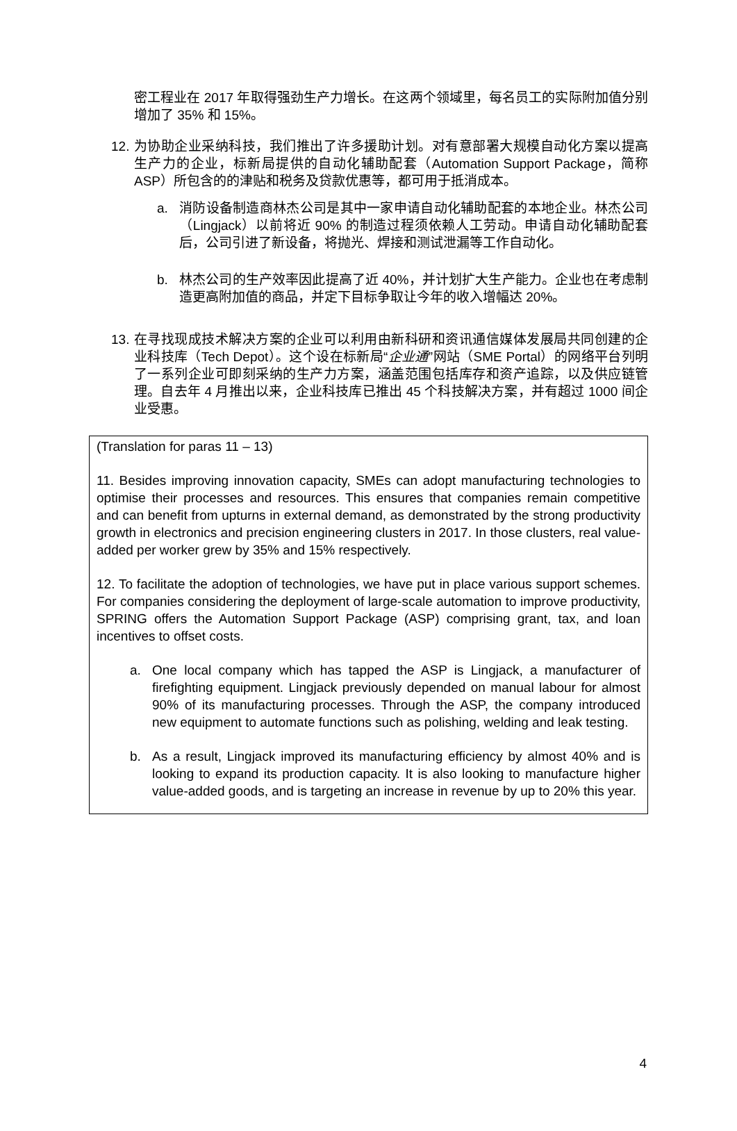密工程业在 2017 年取得强劲生产力增长。在这两个领域里，每名员工的实际附加值分别增加了 35% 和 15%。
12.
为协助企业采纳科技，我们推出了许多援助计划。对有意部署大规模自动化方案以提高生产力的企业，标新局提供的自动化辅助配套（Automation Support Package，简称 ASP）所包含的的津贴和税务及贷款优惠等，都可用于抵消成本。
a. 消防设备制造商林杰公司是其中一家申请自动化辅助配套的本地企业。林杰公司（Lingjack）以前将近 90% 的制造过程须依赖人工劳动。申请自动化辅助配套后，公司引进了新设备，将抛光、焊接和测试泄漏等工作自动化。
b. 林杰公司的生产效率因此提高了近 40%，并计划扩大生产能力。企业也在考虑制造更高附加值的商品，并定下目标争取让今年的收入增幅达 20%。
13.
在寻找现成技术解决方案的企业可以利用由新科研和资讯通信媒体发展局共同创建的企业科技库（Tech Depot）。这个设在标新局“企业通”网站（SME Portal）的网络平台列明了一系列企业可即刻采纳的生产力方案，涵盖范围包括库存和资产追踪，以及供应链管理。自去年 4 月推出以来，企业科技库已推出 45 个科技解决方案，并有超过 1000 间企业受惠。
(Translation for paras 11 – 13)
11. Besides improving innovation capacity, SMEs can adopt manufacturing technologies to optimise their processes and resources. This ensures that companies remain competitive and can benefit from upturns in external demand, as demonstrated by the strong productivity growth in electronics and precision engineering clusters in 2017. In those clusters, real value-added per worker grew by 35% and 15% respectively.
12. To facilitate the adoption of technologies, we have put in place various support schemes. For companies considering the deployment of large-scale automation to improve productivity, SPRING offers the Automation Support Package (ASP) comprising grant, tax, and loan incentives to offset costs.
a. One local company which has tapped the ASP is Lingjack, a manufacturer of firefighting equipment. Lingjack previously depended on manual labour for almost 90% of its manufacturing processes. Through the ASP, the company introduced new equipment to automate functions such as polishing, welding and leak testing.
b. As a result, Lingjack improved its manufacturing efficiency by almost 40% and is looking to expand its production capacity. It is also looking to manufacture higher value-added goods, and is targeting an increase in revenue by up to 20% this year.
4